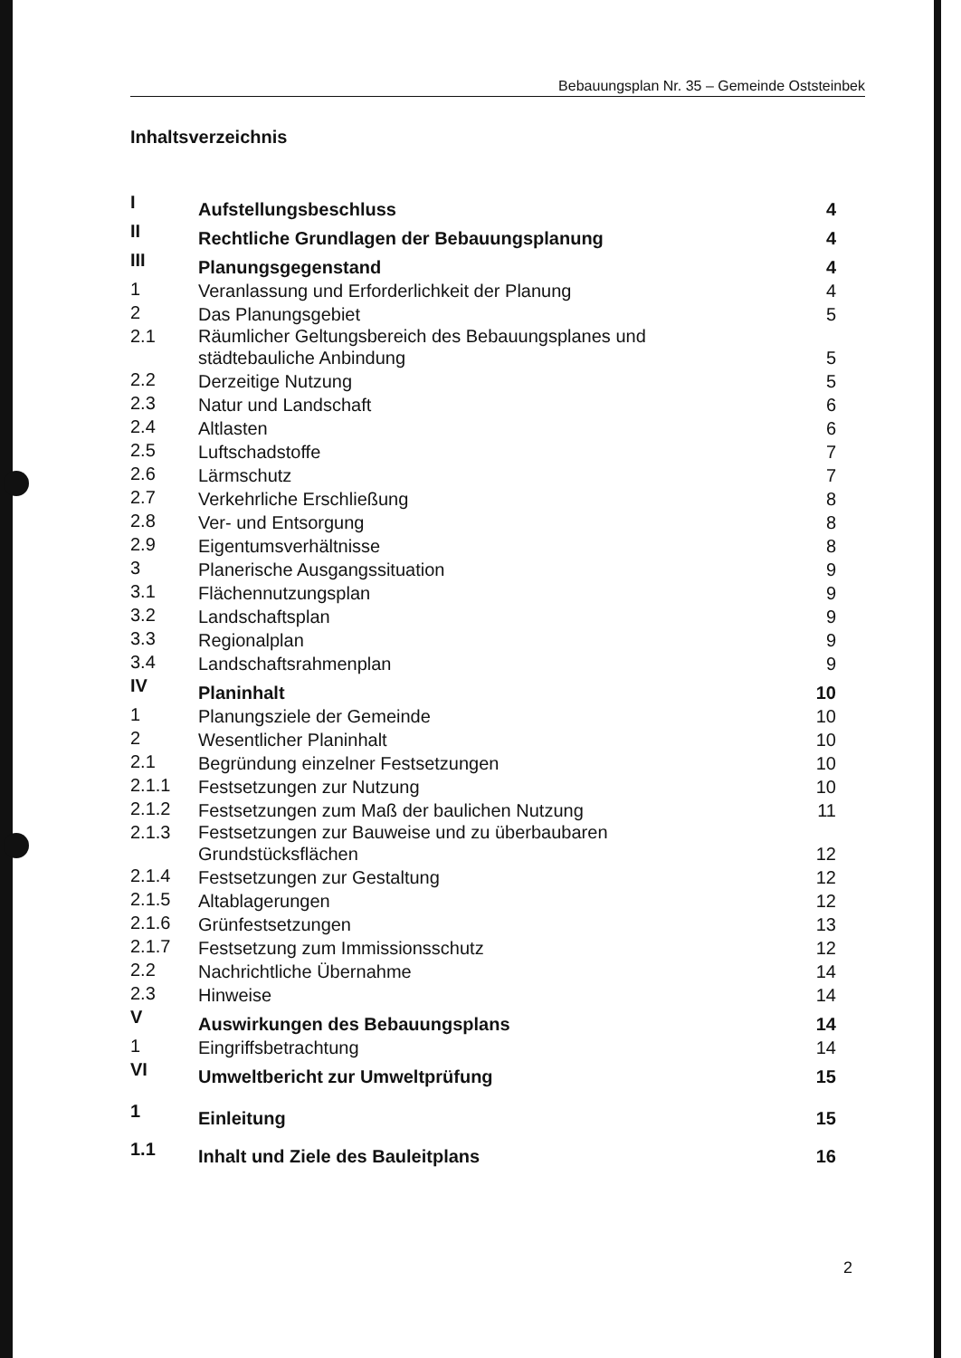Bebauungsplan Nr. 35 – Gemeinde Oststeinbek
Inhaltsverzeichnis
| I | Aufstellungsbeschluss | 4 |
| II | Rechtliche Grundlagen der Bebauungsplanung | 4 |
| III | Planungsgegenstand | 4 |
| 1 | Veranlassung und Erforderlichkeit der Planung | 4 |
| 2 | Das Planungsgebiet | 5 |
| 2.1 | Räumlicher Geltungsbereich des Bebauungsplanes und städtebauliche Anbindung | 5 |
| 2.2 | Derzeitige Nutzung | 5 |
| 2.3 | Natur und Landschaft | 6 |
| 2.4 | Altlasten | 6 |
| 2.5 | Luftschadstoffe | 7 |
| 2.6 | Lärmschutz | 7 |
| 2.7 | Verkehrliche Erschließung | 8 |
| 2.8 | Ver- und Entsorgung | 8 |
| 2.9 | Eigentumsverhältnisse | 8 |
| 3 | Planerische Ausgangssituation | 9 |
| 3.1 | Flächennutzungsplan | 9 |
| 3.2 | Landschaftsplan | 9 |
| 3.3 | Regionalplan | 9 |
| 3.4 | Landschaftsrahmenplan | 9 |
| IV | Planinhalt | 10 |
| 1 | Planungsziele der Gemeinde | 10 |
| 2 | Wesentlicher Planinhalt | 10 |
| 2.1 | Begründung einzelner Festsetzungen | 10 |
| 2.1.1 | Festsetzungen zur Nutzung | 10 |
| 2.1.2 | Festsetzungen zum Maß der baulichen Nutzung | 11 |
| 2.1.3 | Festsetzungen zur Bauweise und zu überbaubaren Grundstücksflächen | 12 |
| 2.1.4 | Festsetzungen zur Gestaltung | 12 |
| 2.1.5 | Altablagerungen | 12 |
| 2.1.6 | Grünfestsetzungen | 13 |
| 2.1.7 | Festsetzung zum Immissionsschutz | 12 |
| 2.2 | Nachrichtliche Übernahme | 14 |
| 2.3 | Hinweise | 14 |
| V | Auswirkungen des Bebauungsplans | 14 |
| 1 | Eingriffsbetrachtung | 14 |
| VI | Umweltbericht zur Umweltprüfung | 15 |
| 1 | Einleitung | 15 |
| 1.1 | Inhalt und Ziele des Bauleitplans | 16 |
2